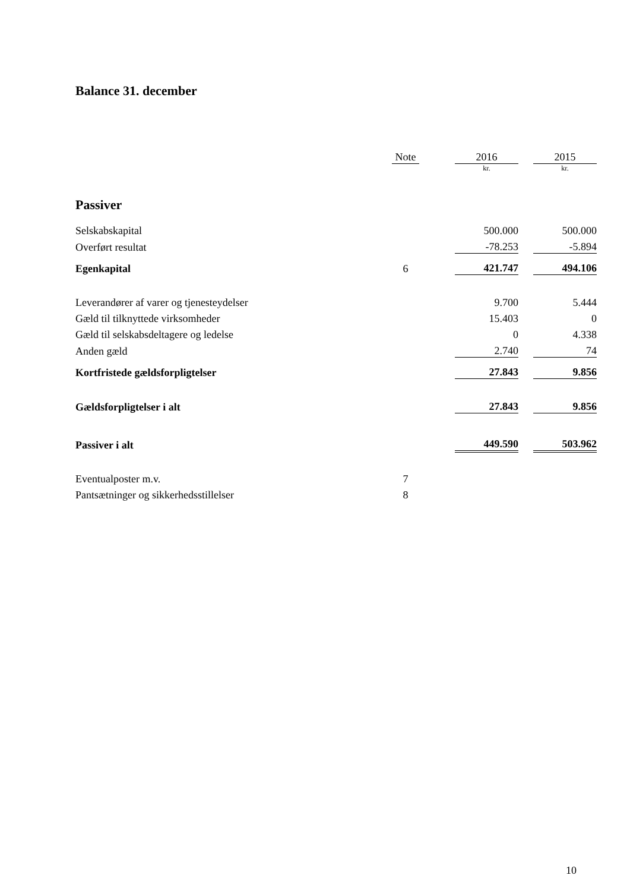Balance 31. december
| | Note | | 2016 | | 2015 |
| --- | --- | --- | --- | --- | --- |
| | | | kr. | | kr. |
| Passiver | | | | | |
| Selskabskapital | | | 500.000 | | 500.000 |
| Overført resultat | | | -78.253 | | -5.894 |
| Egenkapital | 6 | | 421.747 | | 494.106 |
| Leverandører af varer og tjenesteydelser | | | 9.700 | | 5.444 |
| Gæld til tilknyttede virksomheder | | | 15.403 | | 0 |
| Gæld til selskabsdeltagere og ledelse | | | 0 | | 4.338 |
| Anden gæld | | | 2.740 | | 74 |
| Kortfristede gældsforpligtelser | | | 27.843 | | 9.856 |
| Gældsforpligtelser i alt | | | 27.843 | | 9.856 |
| Passiver i alt | | | 449.590 | | 503.962 |
| Eventualposter m.v. | 7 | | | | |
| Pantsætninger og sikkerhedsstillelser | 8 | | | | |
10